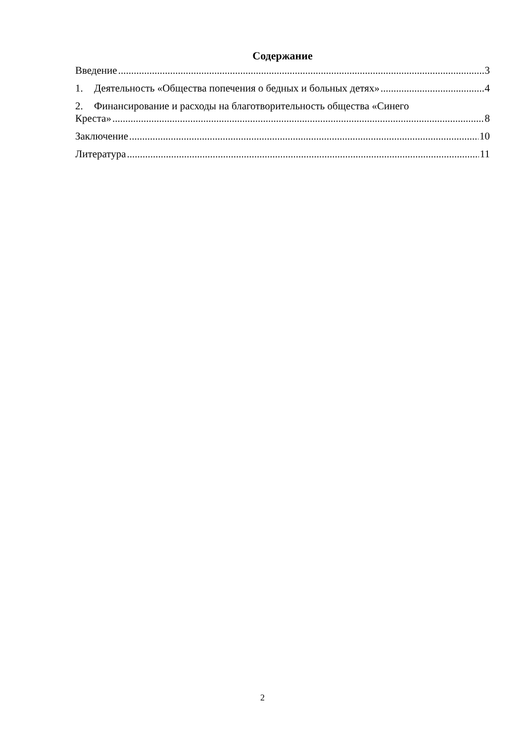Содержание
Введение 3
1. Деятельность «Общества попечения о бедных и больных детях» 4
2. Финансирование и расходы на благотворительность общества «Синего
Креста» 8
Заключение 10
Литература 11
2